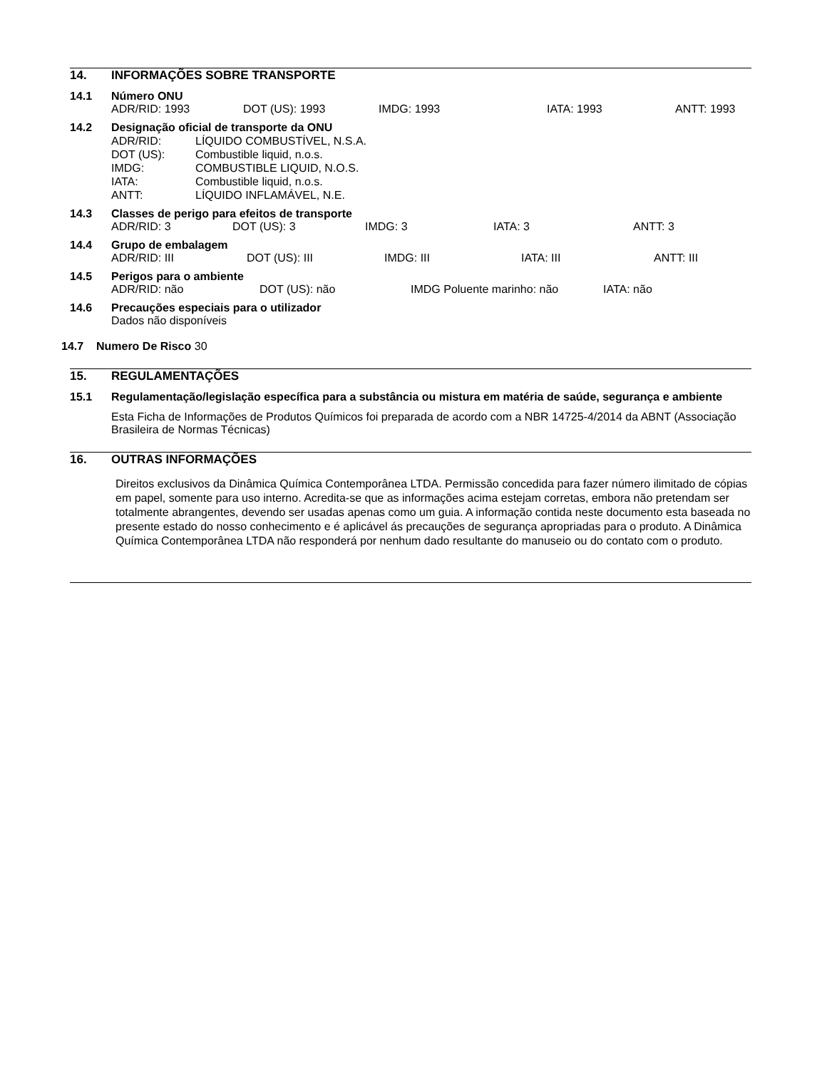14. INFORMAÇÕES SOBRE TRANSPORTE
14.1 Número ONU
ADR/RID: 1993 DOT (US): 1993 IMDG: 1993 IATA: 1993 ANTT: 1993
14.2 Designação oficial de transporte da ONU
ADR/RID: LÍQUIDO COMBUSTÍVEL, N.S.A. DOT (US): Combustible liquid, n.o.s. IMDG: COMBUSTIBLE LIQUID, N.O.S. IATA: Combustible liquid, n.o.s. ANTT: LÍQUIDO INFLAMÁVEL, N.E.
14.3 Classes de perigo para efeitos de transporte
ADR/RID: 3 DOT (US): 3 IMDG: 3 IATA: 3 ANTT: 3
14.4 Grupo de embalagem
ADR/RID: III DOT (US): III IMDG: III IATA: III ANTT: III
14.5 Perigos para o ambiente
ADR/RID: não DOT (US): não IMDG Poluente marinho: não IATA: não
14.6 Precauções especiais para o utilizador
Dados não disponíveis
14.7 Numero De Risco 30
15. REGULAMENTAÇÕES
15.1 Regulamentação/legislação específica para a substância ou mistura em matéria de saúde, segurança e ambiente
Esta Ficha de Informações de Produtos Químicos foi preparada de acordo com a NBR 14725-4/2014 da ABNT (Associação Brasileira de Normas Técnicas)
16. OUTRAS INFORMAÇÕES
Direitos exclusivos da Dinâmica Química Contemporânea LTDA. Permissão concedida para fazer número ilimitado de cópias em papel, somente para uso interno. Acredita-se que as informações acima estejam corretas, embora não pretendam ser totalmente abrangentes, devendo ser usadas apenas como um guia. A informação contida neste documento esta baseada no presente estado do nosso conhecimento e é aplicável ás precauções de segurança apropriadas para o produto. A Dinâmica Química Contemporânea LTDA não responderá por nenhum dado resultante do manuseio ou do contato com o produto.